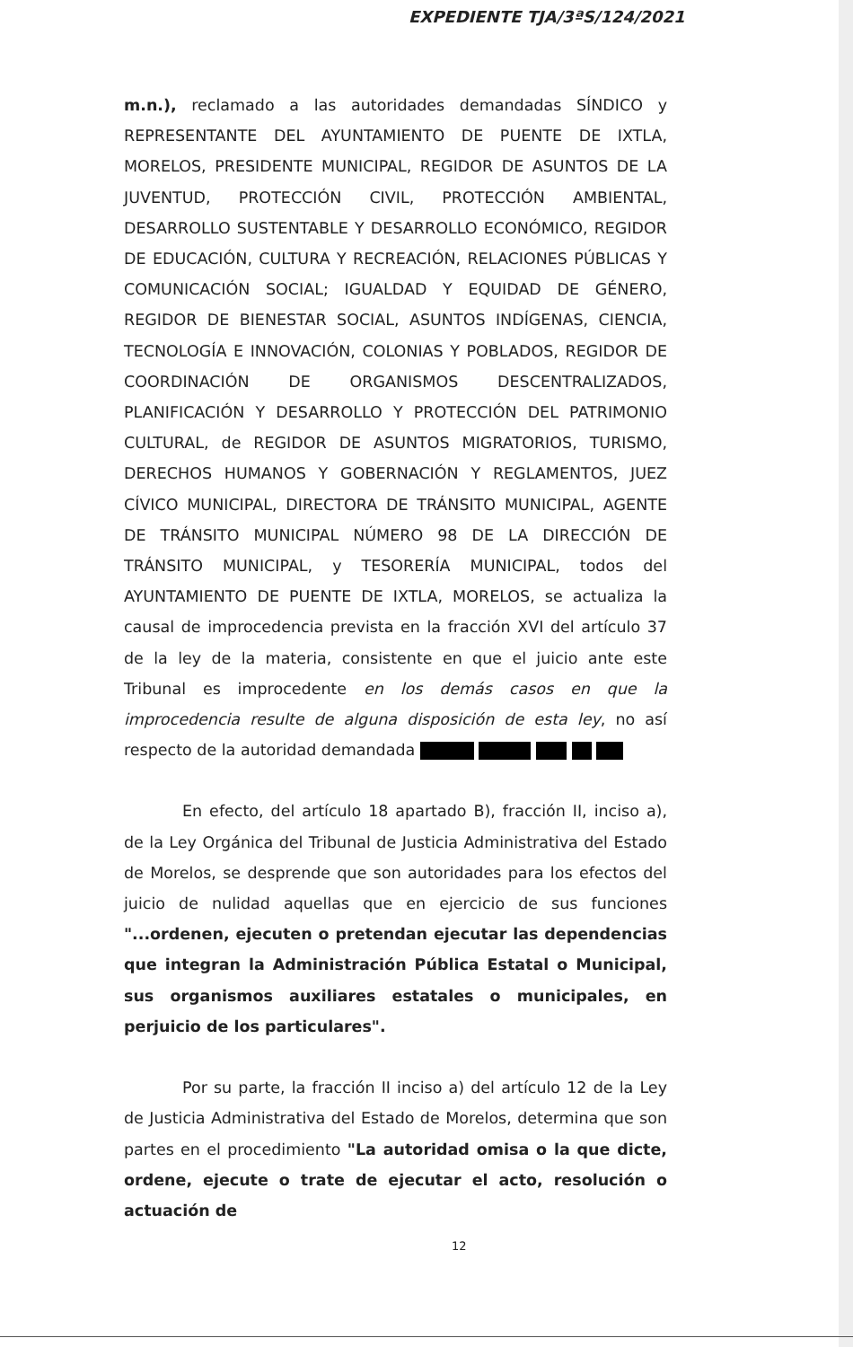EXPEDIENTE TJA/3ªS/124/2021
m.n.), reclamado a las autoridades demandadas SÍNDICO y REPRESENTANTE DEL AYUNTAMIENTO DE PUENTE DE IXTLA, MORELOS, PRESIDENTE MUNICIPAL, REGIDOR DE ASUNTOS DE LA JUVENTUD, PROTECCIÓN CIVIL, PROTECCIÓN AMBIENTAL, DESARROLLO SUSTENTABLE Y DESARROLLO ECONÓMICO, REGIDOR DE EDUCACIÓN, CULTURA Y RECREACIÓN, RELACIONES PÚBLICAS Y COMUNICACIÓN SOCIAL; IGUALDAD Y EQUIDAD DE GÉNERO, REGIDOR DE BIENESTAR SOCIAL, ASUNTOS INDÍGENAS, CIENCIA, TECNOLOGÍA E INNOVACIÓN, COLONIAS Y POBLADOS, REGIDOR DE COORDINACIÓN DE ORGANISMOS DESCENTRALIZADOS, PLANIFICACIÓN Y DESARROLLO Y PROTECCIÓN DEL PATRIMONIO CULTURAL, de REGIDOR DE ASUNTOS MIGRATORIOS, TURISMO, DERECHOS HUMANOS Y GOBERNACIÓN Y REGLAMENTOS, JUEZ CÍVICO MUNICIPAL, DIRECTORA DE TRÁNSITO MUNICIPAL, AGENTE DE TRÁNSITO MUNICIPAL NÚMERO 98 DE LA DIRECCIÓN DE TRÁNSITO MUNICIPAL, y TESORERÍA MUNICIPAL, todos del AYUNTAMIENTO DE PUENTE DE IXTLA, MORELOS, se actualiza la causal de improcedencia prevista en la fracción XVI del artículo 37 de la ley de la materia, consistente en que el juicio ante este Tribunal es improcedente en los demás casos en que la improcedencia resulte de alguna disposición de esta ley, no así respecto de la autoridad demandada
En efecto, del artículo 18 apartado B), fracción II, inciso a), de la Ley Orgánica del Tribunal de Justicia Administrativa del Estado de Morelos, se desprende que son autoridades para los efectos del juicio de nulidad aquellas que en ejercicio de sus funciones "...ordenen, ejecuten o pretendan ejecutar las dependencias que integran la Administración Pública Estatal o Municipal, sus organismos auxiliares estatales o municipales, en perjuicio de los particulares".
Por su parte, la fracción II inciso a) del artículo 12 de la Ley de Justicia Administrativa del Estado de Morelos, determina que son partes en el procedimiento "La autoridad omisa o la que dicte, ordene, ejecute o trate de ejecutar el acto, resolución o actuación de
12